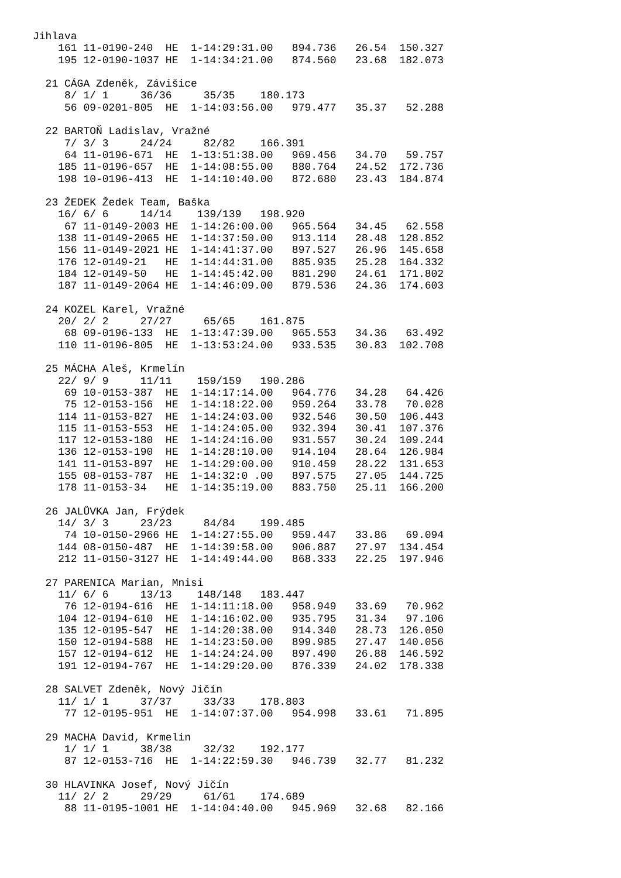Jihlava
    161 11-0190-240  HE  1-14:29:31.00   894.736   26.54  150.327
    195 12-0190-1037 HE  1-14:34:21.00   874.560   23.68  182.073

  21 CÁGA Zdeněk, Závišice
     8/ 1/ 1     36/36     35/35    180.173
     56 09-0201-805  HE  1-14:03:56.00   979.477   35.37   52.288

  22 BARTOŇ Ladislav, Vražné
     7/ 3/ 3     24/24     82/82    166.391
     64 11-0196-671  HE  1-13:51:38.00   969.456   34.70   59.757
    185 11-0196-657  HE  1-14:08:55.00   880.764   24.52  172.736
    198 10-0196-413  HE  1-14:10:40.00   872.680   23.43  184.874

  23 ŽEDEK Žedek Team, Baška
    16/ 6/ 6     14/14    139/139   198.920
     67 11-0149-2003 HE  1-14:26:00.00   965.564   34.45   62.558
    138 11-0149-2065 HE  1-14:37:50.00   913.114   28.48  128.852
    156 11-0149-2021 HE  1-14:41:37.00   897.527   26.96  145.658
    176 12-0149-21   HE  1-14:44:31.00   885.935   25.28  164.332
    184 12-0149-50   HE  1-14:45:42.00   881.290   24.61  171.802
    187 11-0149-2064 HE  1-14:46:09.00   879.536   24.36  174.603

  24 KOZEL Karel, Vražné
    20/ 2/ 2     27/27     65/65    161.875
     68 09-0196-133  HE  1-13:47:39.00   965.553   34.36   63.492
    110 11-0196-805  HE  1-13:53:24.00   933.535   30.83  102.708

  25 MÁCHA Aleš, Krmelín
    22/ 9/ 9     11/11    159/159   190.286
     69 10-0153-387  HE  1-14:17:14.00   964.776   34.28   64.426
     75 12-0153-156  HE  1-14:18:22.00   959.264   33.78   70.028
    114 11-0153-827  HE  1-14:24:03.00   932.546   30.50  106.443
    115 11-0153-553  HE  1-14:24:05.00   932.394   30.41  107.376
    117 12-0153-180  HE  1-14:24:16.00   931.557   30.24  109.244
    136 12-0153-190  HE  1-14:28:10.00   914.104   28.64  126.984
    141 11-0153-897  HE  1-14:29:00.00   910.459   28.22  131.653
    155 08-0153-787  HE  1-14:32:0 .00   897.575   27.05  144.725
    178 11-0153-34   HE  1-14:35:19.00   883.750   25.11  166.200

  26 JALŮVKA Jan, Frýdek
    14/ 3/ 3     23/23     84/84    199.485
     74 10-0150-2966 HE  1-14:27:55.00   959.447   33.86   69.094
    144 08-0150-487  HE  1-14:39:58.00   906.887   27.97  134.454
    212 11-0150-3127 HE  1-14:49:44.00   868.333   22.25  197.946

  27 PARENICA Marian, Mnisi
    11/ 6/ 6     13/13    148/148   183.447
     76 12-0194-616  HE  1-14:11:18.00   958.949   33.69   70.962
    104 12-0194-610  HE  1-14:16:02.00   935.795   31.34   97.106
    135 12-0195-547  HE  1-14:20:38.00   914.340   28.73  126.050
    150 12-0194-588  HE  1-14:23:50.00   899.985   27.47  140.056
    157 12-0194-612  HE  1-14:24:24.00   897.490   26.88  146.592
    191 12-0194-767  HE  1-14:29:20.00   876.339   24.02  178.338

  28 SALVET Zdeněk, Nový Jičín
    11/ 1/ 1     37/37     33/33    178.803
     77 12-0195-951  HE  1-14:07:37.00   954.998   33.61   71.895

  29 MACHA David, Krmelin
     1/ 1/ 1     38/38     32/32    192.177
     87 12-0153-716  HE  1-14:22:59.30   946.739   32.77   81.232

  30 HLAVINKA Josef, Nový Jičín
    11/ 2/ 2     29/29     61/61    174.689
     88 11-0195-1001 HE  1-14:04:40.00   945.969   32.68   82.166